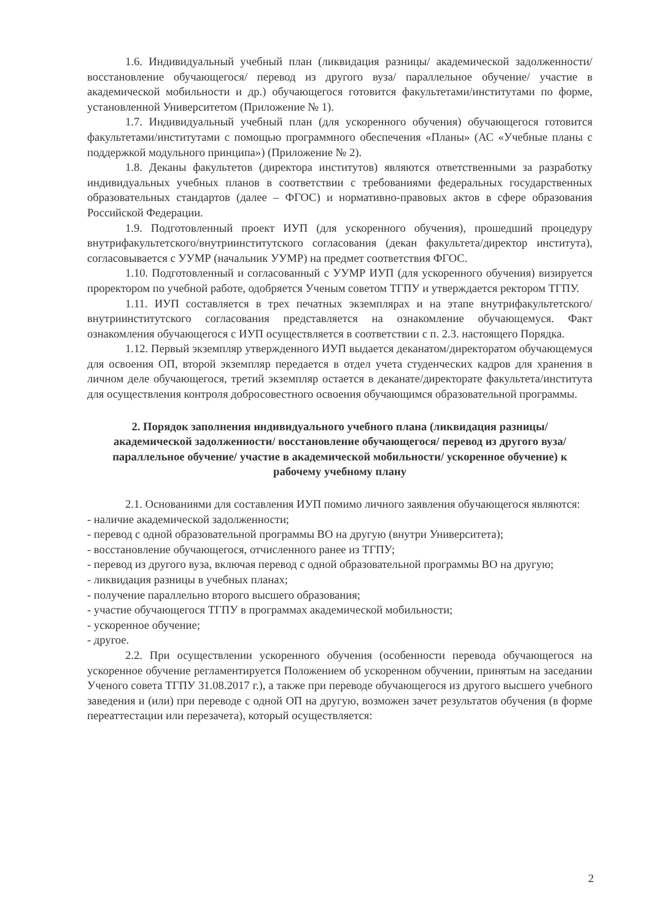1.6. Индивидуальный учебный план (ликвидация разницы/ академической задолженности/ восстановление обучающегося/ перевод из другого вуза/ параллельное обучение/ участие в академической мобильности и др.) обучающегося готовится факультетами/институтами по форме, установленной Университетом (Приложение № 1).
1.7. Индивидуальный учебный план (для ускоренного обучения) обучающегося готовится факультетами/институтами с помощью программного обеспечения «Планы» (АС «Учебные планы с поддержкой модульного принципа») (Приложение № 2).
1.8. Деканы факультетов (директора институтов) являются ответственными за разработку индивидуальных учебных планов в соответствии с требованиями федеральных государственных образовательных стандартов (далее – ФГОС) и нормативно-правовых актов в сфере образования Российской Федерации.
1.9. Подготовленный проект ИУП (для ускоренного обучения), прошедший процедуру внутрифакультетского/внутриинститутского согласования (декан факультета/директор института), согласовывается с УУМР (начальник УУМР) на предмет соответствия ФГОС.
1.10. Подготовленный и согласованный с УУМР ИУП (для ускоренного обучения) визируется проректором по учебной работе, одобряется Ученым советом ТГПУ и утверждается ректором ТГПУ.
1.11. ИУП составляется в трех печатных экземплярах и на этапе внутрифакультетского/внутриинститутского согласования представляется на ознакомление обучающемуся. Факт ознакомления обучающегося с ИУП осуществляется в соответствии с п. 2.3. настоящего Порядка.
1.12. Первый экземпляр утвержденного ИУП выдается деканатом/директоратом обучающемуся для освоения ОП, второй экземпляр передается в отдел учета студенческих кадров для хранения в личном деле обучающегося, третий экземпляр остается в деканате/директорате факультета/института для осуществления контроля добросовестного освоения обучающимся образовательной программы.
2. Порядок заполнения индивидуального учебного плана (ликвидация разницы/ академической задолженности/ восстановление обучающегося/ перевод из другого вуза/ параллельное обучение/ участие в академической мобильности/ ускоренное обучение) к рабочему учебному плану
2.1. Основаниями для составления ИУП помимо личного заявления обучающегося являются:
- наличие академической задолженности;
- перевод с одной образовательной программы ВО на другую (внутри Университета);
- восстановление обучающегося, отчисленного ранее из ТГПУ;
- перевод из другого вуза, включая перевод с одной образовательной программы ВО на другую;
- ликвидация разницы в учебных планах;
- получение параллельно второго высшего образования;
- участие обучающегося ТГПУ в программах академической мобильности;
- ускоренное обучение;
- другое.
2.2. При осуществлении ускоренного обучения (особенности перевода обучающегося на ускоренное обучение регламентируется Положением об ускоренном обучении, принятым на заседании Ученого совета ТГПУ 31.08.2017 г.), а также при переводе обучающегося из другого высшего учебного заведения и (или) при переводе с одной ОП на другую, возможен зачет результатов обучения (в форме переаттестации или перезачета), который осуществляется:
2